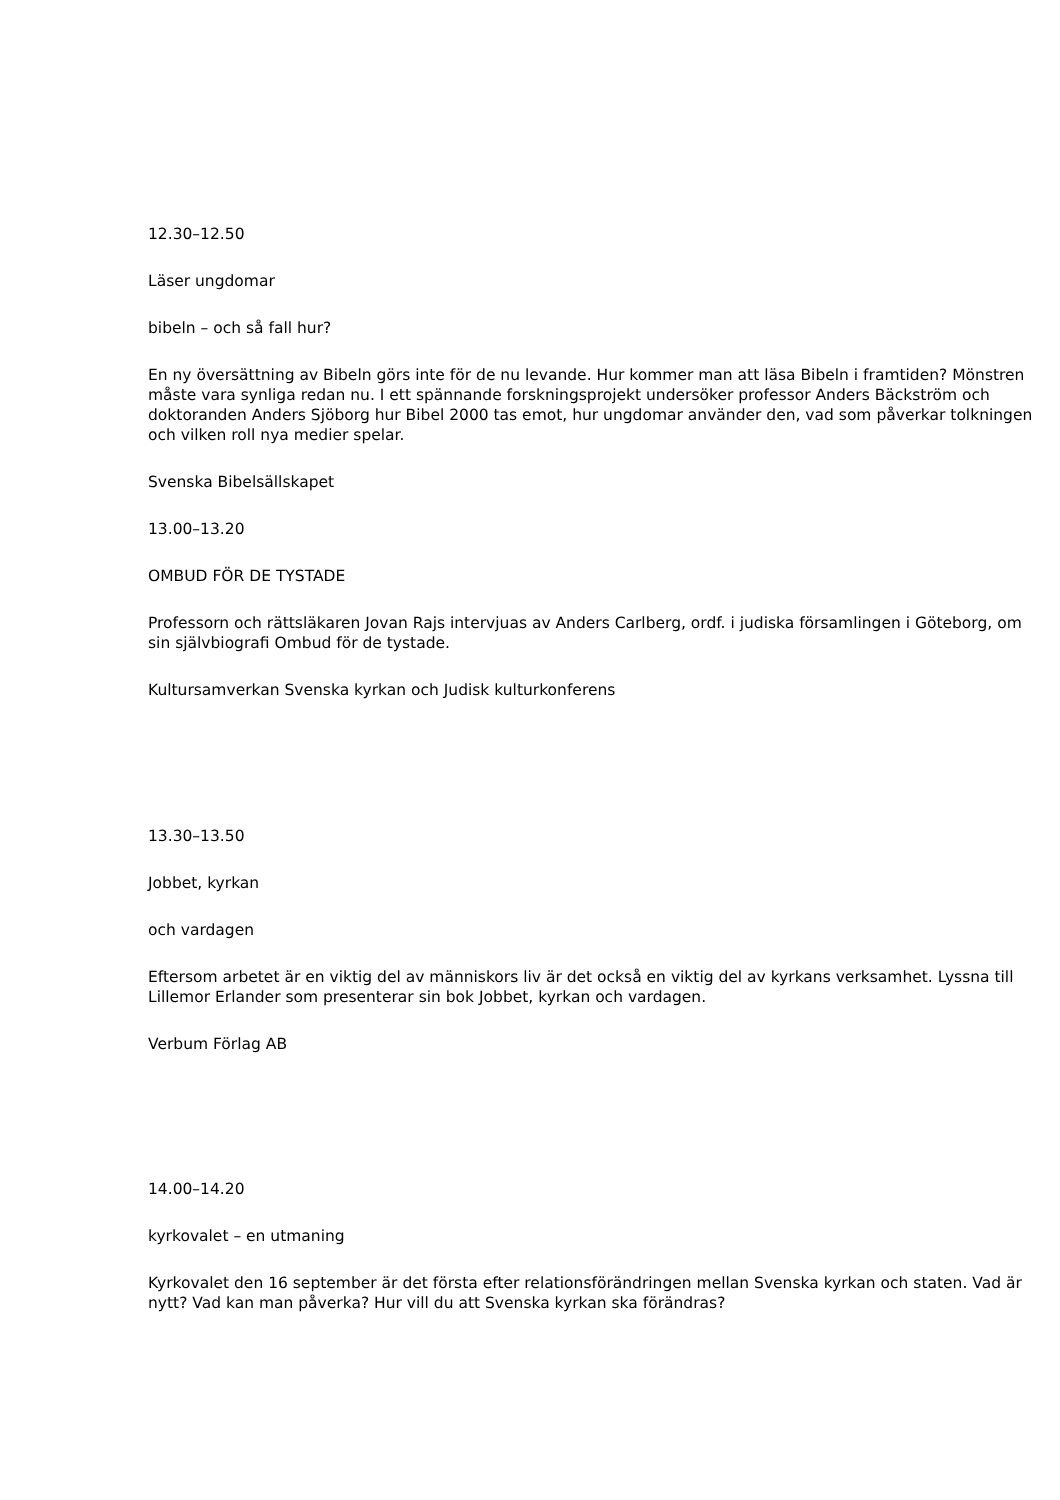12.30–12.50
Läser ungdomar
bibeln – och så fall hur?
En ny översättning av Bibeln görs inte för de nu levande. Hur kommer man att läsa Bibeln i framtiden? Mönstren måste vara synliga redan nu. I ett spännande forskningsprojekt undersöker professor Anders Bäckström och doktoranden Anders Sjöborg hur Bibel 2000 tas emot, hur ungdomar använder den, vad som påverkar tolkningen och vilken roll nya medier spelar.
Svenska Bibelsällskapet
13.00–13.20
OMBUD FÖR DE TYSTADE
Professorn och rättsläkaren Jovan Rajs intervjuas av Anders Carlberg, ordf. i judiska församlingen i Göteborg, om sin självbiografi Ombud för de tystade.
Kultursamverkan Svenska kyrkan och Judisk kulturkonferens
13.30–13.50
Jobbet, kyrkan
och vardagen
Eftersom arbetet är en viktig del av människors liv är det också en viktig del av kyrkans verksamhet. Lyssna till Lillemor Erlander som presenterar sin bok Jobbet, kyrkan och vardagen.
Verbum Förlag AB
14.00–14.20
kyrkovalet – en utmaning
Kyrkovalet den 16 september är det första efter relationsförändringen mellan Svenska kyrkan och staten. Vad är nytt? Vad kan man påverka? Hur vill du att Svenska kyrkan ska förändras?